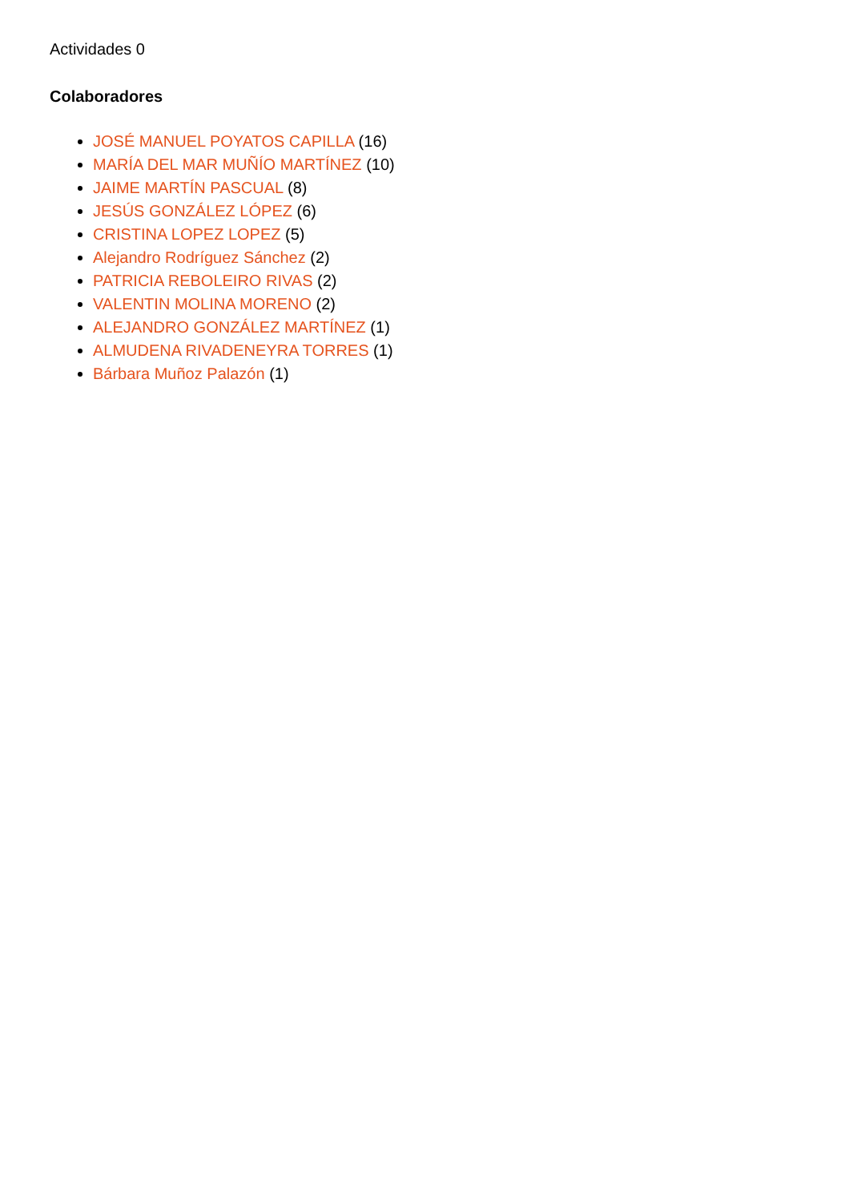Actividades 0
Colaboradores
JOSÉ MANUEL POYATOS CAPILLA (16)
MARÍA DEL MAR MUÑÍO MARTÍNEZ (10)
JAIME MARTÍN PASCUAL (8)
JESÚS GONZÁLEZ LÓPEZ (6)
CRISTINA LOPEZ LOPEZ (5)
Alejandro Rodríguez Sánchez (2)
PATRICIA REBOLEIRO RIVAS (2)
VALENTIN MOLINA MORENO (2)
ALEJANDRO GONZÁLEZ MARTÍNEZ (1)
ALMUDENA RIVADENEYRA TORRES (1)
Bárbara Muñoz Palazón (1)